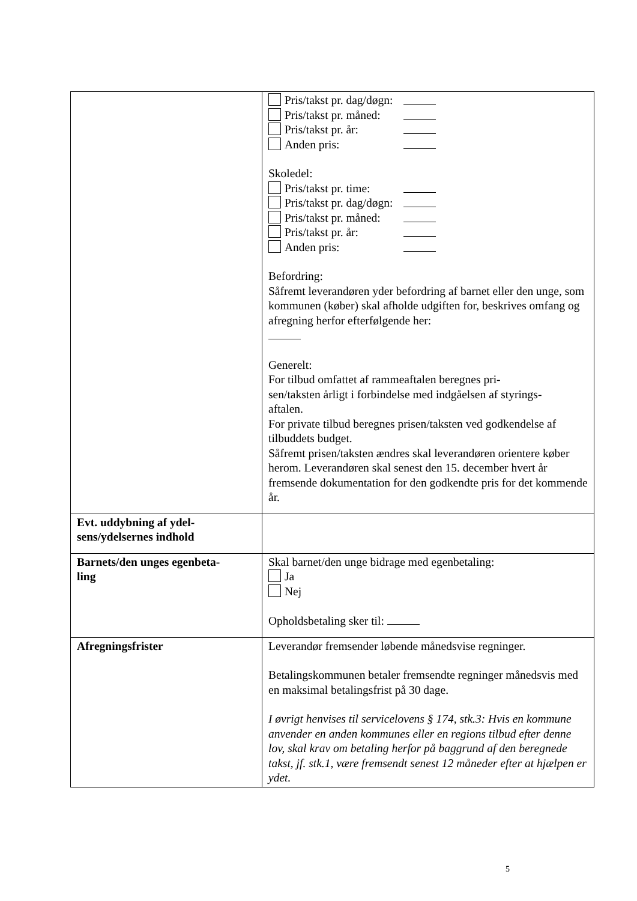| | Pris/takst pr. dag/døgn: Pris/takst pr. måned: Pris/takst pr. år: Anden pris: Skoledel: Pris/takst pr. time: Pris/takst pr. dag/døgn: Pris/takst pr. måned: Pris/takst pr. år: Anden pris: Befordring: Såfremt leverandøren yder befordring af barnet eller den unge, som kommunen (køber) skal afholde udgiften for, beskrives omfang og afregning herfor efterfølgende her: Generelt: For tilbud omfattet af rammeaftalen beregnes pri- sen/taksten årligt i forbindelse med indgåelsen af styrings- aftalen. For private tilbud beregnes prisen/taksten ved godkendelse af tilbuddets budget. Såfremt prisen/taksten ændres skal leverandøren orientere køber herom. Leverandøren skal senest den 15. december hvert år fremsende dokumentation for den godkendte pris for det kommende år. |
| Evt. uddybning af ydel- sens/ydelsernes indhold | |
| Barnets/den unges egenbeta- ling | Skal barnet/den unge bidrage med egenbetaling: Ja Nej Opholdsbetaling sker til: |
| Afregningsfrister | Leverandør fremsender løbende månedsvise regninger. Betalingskommunen betaler fremsendte regninger månedsvis med en maksimal betalingsfrist på 30 dage. I øvrigt henvises til servicelovens § 174, stk.3: Hvis en kommune anvender en anden kommunes eller en regions tilbud efter denne lov, skal krav om betaling herfor på baggrund af den beregnede takst, jf. stk.1, være fremsendt senest 12 måneder efter at hjælpen er ydet. |
5